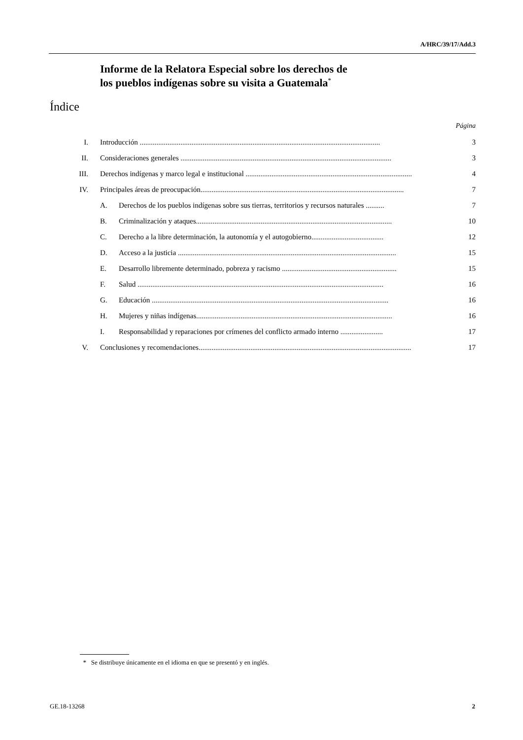A/HRC/39/17/Add.3
Informe de la Relatora Especial sobre los derechos de
los pueblos indígenas sobre su visita a Guatemala<sup>*</sup>
Índice
Página
I. Introducción .................................................................................................................................. 3
II. Consideraciones generales .................................................................................................................. 3
III. Derechos indígenas y marco legal e institucional .......................................................................................... 4
IV. Principales áreas de preocupación.............................................................................................................. 7
A. Derechos de los pueblos indígenas sobre sus tierras, territorios y recursos naturales .......... 7
B. Criminalización y ataques.......................................................................................................... 10
C. Derecho a la libre determinación, la autonomía y el autogobierno....................................... 12
D. Acceso a la justicia ...................................................................................................................... 15
E. Desarrollo libremente determinado, pobreza y racismo .............................................................. 15
F. Salud ..................................................................................................................................... 16
G. Educación ................................................................................................................................ 16
H. Mujeres y niñas indígenas.......................................................................................................... 16
I. Responsabilidad y reparaciones por crímenes del conflicto armado interno ....................... 17
V. Conclusiones y recomendaciones................................................................................................................... 17
* Se distribuye únicamente en el idioma en que se presentó y en inglés.
GE.18-13268 2